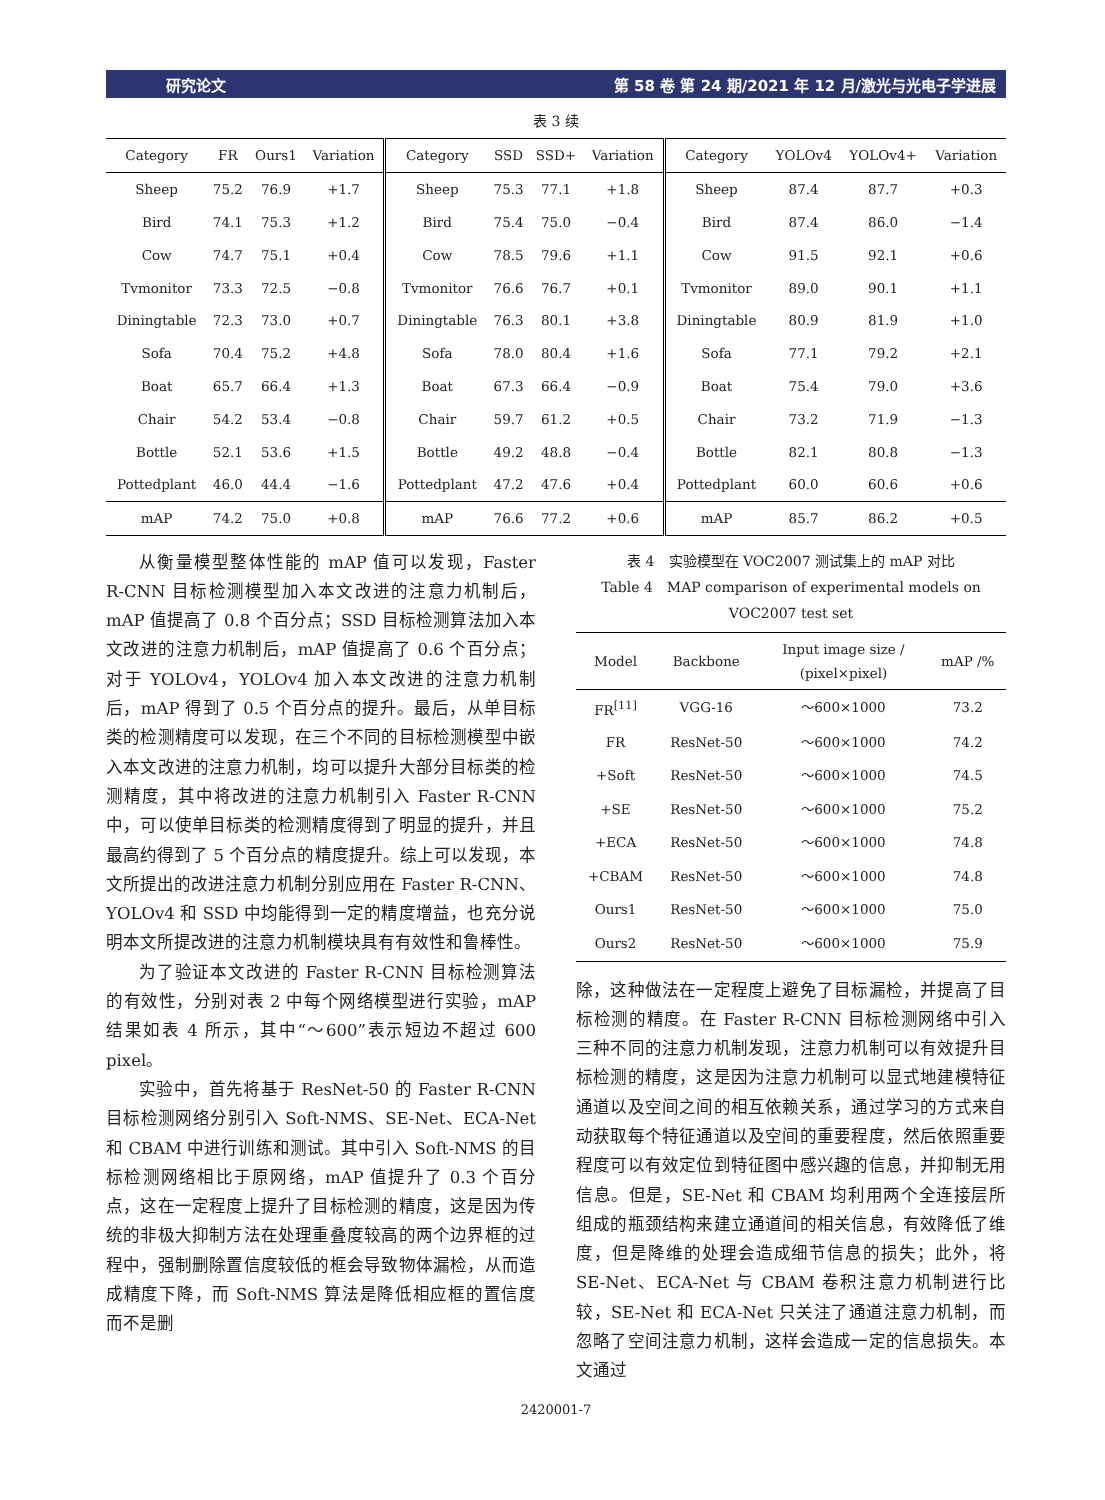研究论文 第 58 卷 第 24 期/2021 年 12 月/激光与光电子学进展
表 3 续
| Category | FR | Ours1 | Variation | Category | SSD | SSD+ | Variation | Category | YOLOv4 | YOLOv4+ | Variation |
| --- | --- | --- | --- | --- | --- | --- | --- | --- | --- | --- | --- |
| Sheep | 75.2 | 76.9 | +1.7 | Sheep | 75.3 | 77.1 | +1.8 | Sheep | 87.4 | 87.7 | +0.3 |
| Bird | 74.1 | 75.3 | +1.2 | Bird | 75.4 | 75.0 | −0.4 | Bird | 87.4 | 86.0 | −1.4 |
| Cow | 74.7 | 75.1 | +0.4 | Cow | 78.5 | 79.6 | +1.1 | Cow | 91.5 | 92.1 | +0.6 |
| Tvmonitor | 73.3 | 72.5 | −0.8 | Tvmonitor | 76.6 | 76.7 | +0.1 | Tvmonitor | 89.0 | 90.1 | +1.1 |
| Diningtable | 72.3 | 73.0 | +0.7 | Diningtable | 76.3 | 80.1 | +3.8 | Diningtable | 80.9 | 81.9 | +1.0 |
| Sofa | 70.4 | 75.2 | +4.8 | Sofa | 78.0 | 80.4 | +1.6 | Sofa | 77.1 | 79.2 | +2.1 |
| Boat | 65.7 | 66.4 | +1.3 | Boat | 67.3 | 66.4 | −0.9 | Boat | 75.4 | 79.0 | +3.6 |
| Chair | 54.2 | 53.4 | −0.8 | Chair | 59.7 | 61.2 | +0.5 | Chair | 73.2 | 71.9 | −1.3 |
| Bottle | 52.1 | 53.6 | +1.5 | Bottle | 49.2 | 48.8 | −0.4 | Bottle | 82.1 | 80.8 | −1.3 |
| Pottedplant | 46.0 | 44.4 | −1.6 | Pottedplant | 47.2 | 47.6 | +0.4 | Pottedplant | 60.0 | 60.6 | +0.6 |
| mAP | 74.2 | 75.0 | +0.8 | mAP | 76.6 | 77.2 | +0.6 | mAP | 85.7 | 86.2 | +0.5 |
从衡量模型整体性能的 mAP 值可以发现，Faster R-CNN 目标检测模型加入本文改进的注意力机制后，mAP 值提高了 0.8 个百分点；SSD 目标检测算法加入本文改进的注意力机制后，mAP 值提高了 0.6 个百分点；对于 YOLOv4，YOLOv4 加入本文改进的注意力机制后，mAP 得到了 0.5 个百分点的提升。最后，从单目标类的检测精度可以发现，在三个不同的目标检测模型中嵌入本文改进的注意力机制，均可以提升大部分目标类的检测精度，其中将改进的注意力机制引入 Faster R-CNN 中，可以使单目标类的检测精度得到了明显的提升，并且最高约得到了 5 个百分点的精度提升。综上可以发现，本文所提出的改进注意力机制分别应用在 Faster R-CNN、YOLOv4 和 SSD 中均能得到一定的精度增益，也充分说明本文所提改进的注意力机制模块具有有效性和鲁棒性。
为了验证本文改进的 Faster R-CNN 目标检测算法的有效性，分别对表 2 中每个网络模型进行实验，mAP 结果如表 4 所示，其中“～600”表示短边不超过 600 pixel。
实验中，首先将基于 ResNet-50 的 Faster R-CNN 目标检测网络分别引入 Soft-NMS、SE-Net、ECA-Net 和 CBAM 中进行训练和测试。其中引入 Soft-NMS 的目标检测网络相比于原网络，mAP 值提升了 0.3 个百分点，这在一定程度上提升了目标检测的精度，这是因为传统的非极大抑制方法在处理重叠度较高的两个边界框的过程中，强制删除置信度较低的框会导致物体漏检，从而造成精度下降，而 Soft-NMS 算法是降低相应框的置信度而不是删
表 4　实验模型在 VOC2007 测试集上的 mAP 对比
Table 4　MAP comparison of experimental models on VOC2007 test set
| Model | Backbone | Input image size / (pixel×pixel) | mAP /% |
| --- | --- | --- | --- |
| FR<sup>[11]</sup> | VGG-16 | ～600×1000 | 73.2 |
| FR | ResNet-50 | ～600×1000 | 74.2 |
| +Soft | ResNet-50 | ～600×1000 | 74.5 |
| +SE | ResNet-50 | ～600×1000 | 75.2 |
| +ECA | ResNet-50 | ～600×1000 | 74.8 |
| +CBAM | ResNet-50 | ～600×1000 | 74.8 |
| Ours1 | ResNet-50 | ～600×1000 | 75.0 |
| Ours2 | ResNet-50 | ～600×1000 | 75.9 |
除，这种做法在一定程度上避免了目标漏检，并提高了目标检测的精度。在 Faster R-CNN 目标检测网络中引入三种不同的注意力机制发现，注意力机制可以有效提升目标检测的精度，这是因为注意力机制可以显式地建模特征通道以及空间之间的相互依赖关系，通过学习的方式来自动获取每个特征通道以及空间的重要程度，然后依照重要程度可以有效定位到特征图中感兴趣的信息，并抑制无用信息。但是，SE-Net 和 CBAM 均利用两个全连接层所组成的瓶颈结构来建立通道间的相关信息，有效降低了维度，但是降维的处理会造成细节信息的损失；此外，将 SE-Net、ECA-Net 与 CBAM 卷积注意力机制进行比较，SE-Net 和 ECA-Net 只关注了通道注意力机制，而忽略了空间注意力机制，这样会造成一定的信息损失。本文通过
2420001-7